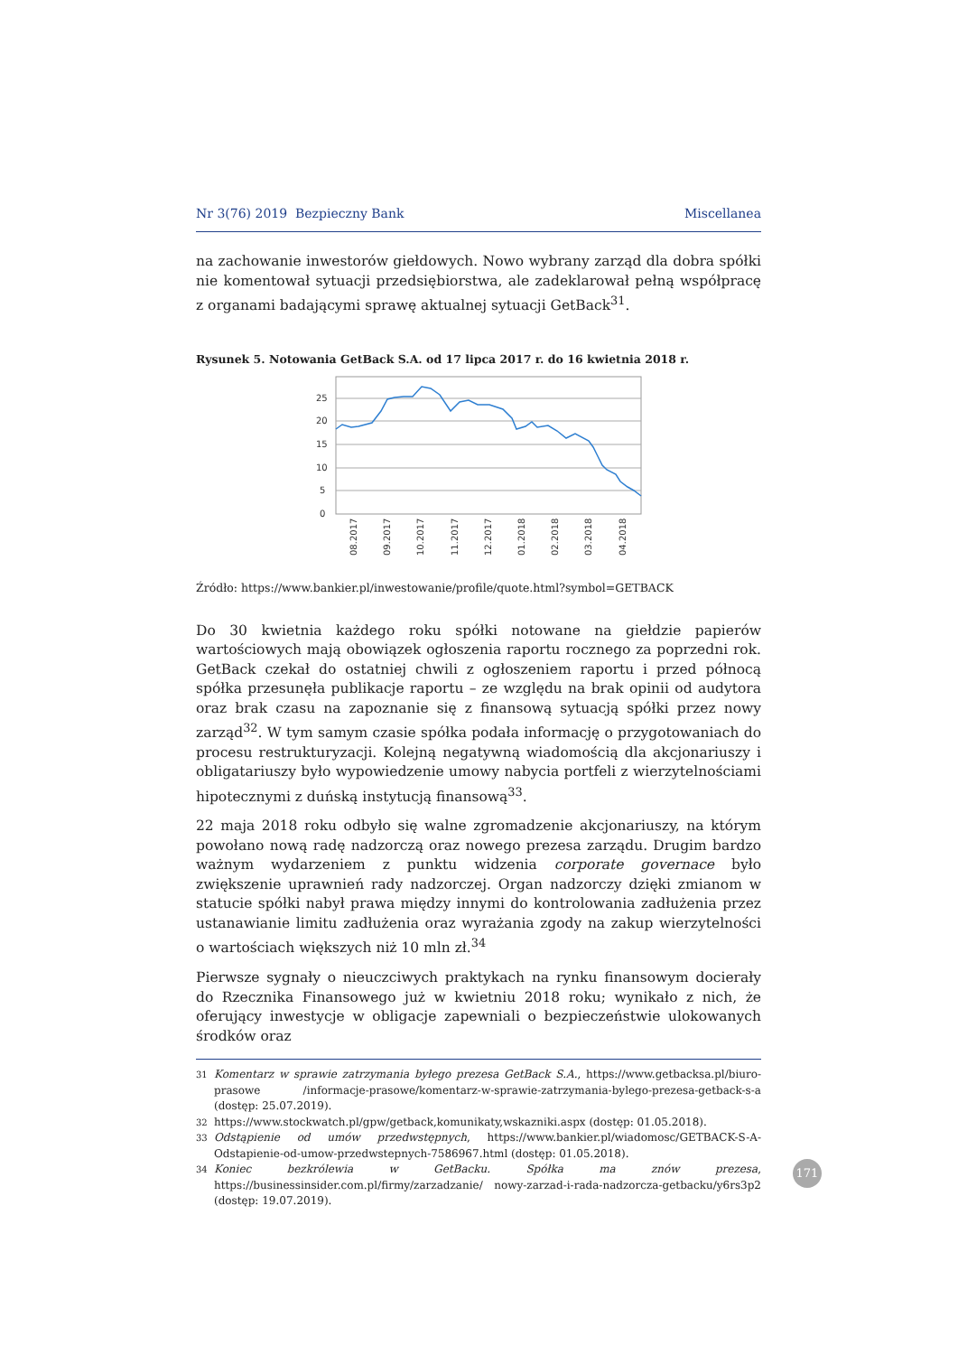Nr 3(76) 2019 Bezpieczny Bank Miscellanea
na zachowanie inwestorów giełdowych. Nowo wybrany zarząd dla dobra spółki nie komentował sytuacji przedsiębiorstwa, ale zadeklarował pełną współpracę z organami badającymi sprawę aktualnej sytuacji GetBack<sup>31</sup>.
Rysunek 5. Notowania GetBack S.A. od 17 lipca 2017 r. do 16 kwietnia 2018 r.
25
20
15
10
5
0
08.2017
09.2017
10.2017
11.2017
12.2017
01.2018
02.2018
03.2018
04.2018
Źródło: https://www.bankier.pl/inwestowanie/profile/quote.html?symbol=GETBACK
Do 30 kwietnia każdego roku spółki notowane na giełdzie papierów wartościowych mają obowiązek ogłoszenia raportu rocznego za poprzedni rok. GetBack czekał do ostatniej chwili z ogłoszeniem raportu i przed północą spółka przesunęła publikacje raportu – ze względu na brak opinii od audytora oraz brak czasu na zapoznanie się z finansową sytuacją spółki przez nowy zarząd<sup>32</sup>. W tym samym czasie spółka podała informację o przygotowaniach do procesu restrukturyzacji. Kolejną negatywną wiadomością dla akcjonariuszy i obligatariuszy było wypowiedzenie umowy nabycia portfeli z wierzytelnościami hipotecznymi z duńską instytucją finansową<sup>33</sup>.
22 maja 2018 roku odbyło się walne zgromadzenie akcjonariuszy, na którym powołano nową radę nadzorczą oraz nowego prezesa zarządu. Drugim bardzo ważnym wydarzeniem z punktu widzenia corporate governace było zwiększenie uprawnień rady nadzorczej. Organ nadzorczy dzięki zmianom w statucie spółki nabył prawa między innymi do kontrolowania zadłużenia przez ustanawianie limitu zadłużenia oraz wyrażania zgody na zakup wierzytelności o wartościach większych niż 10 mln zł.<sup>34</sup>
Pierwsze sygnały o nieuczciwych praktykach na rynku finansowym docierały do Rzecznika Finansowego już w kwietniu 2018 roku; wynikało z nich, że oferujący inwestycje w obligacje zapewniali o bezpieczeństwie ulokowanych środków oraz
31 Komentarz w sprawie zatrzymania byłego prezesa GetBack S.A., https://www.getbacksa.pl/biuro-prasowe /informacje-prasowe/komentarz-w-sprawie-zatrzymania-bylego-prezesa-getback-s-a (dostęp: 25.07.2019).
32 https://www.stockwatch.pl/gpw/getback,komunikaty,wskazniki.aspx (dostęp: 01.05.2018).
33 Odstąpienie od umów przedwstępnych, https://www.bankier.pl/wiadomosc/GETBACK-S-A-Odstapienie-od-umow-przedwstepnych-7586967.html (dostęp: 01.05.2018).
34 Koniec bezkrólewia w GetBacku. Spółka ma znów prezesa, https://businessinsider.com.pl/firmy/zarzadzanie/ nowy-zarzad-i-rada-nadzorcza-getbacku/y6rs3p2 (dostęp: 19.07.2019).
171